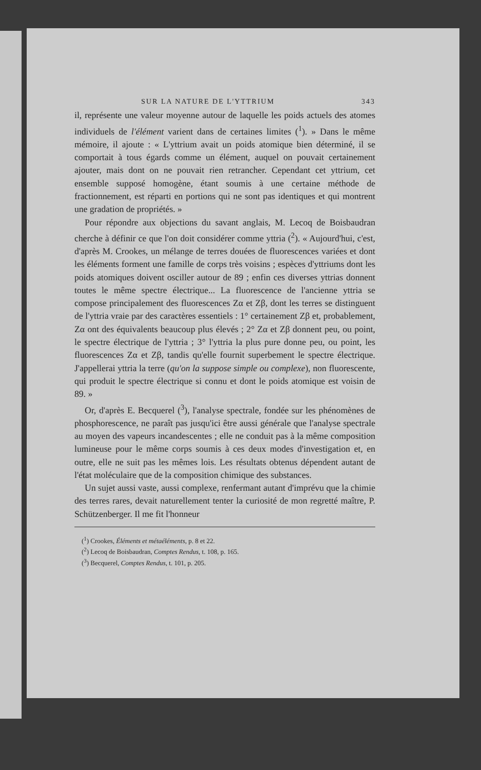SUR LA NATURE DE L'YTTRIUM 343
il, représente une valeur moyenne autour de laquelle les poids actuels des atomes individuels de l'élément varient dans de certaines limites (<sup>1</sup>). » Dans le même mémoire, il ajoute : « L'yttrium avait un poids atomique bien déterminé, il se comportait à tous égards comme un élément, auquel on pouvait certainement ajouter, mais dont on ne pouvait rien retrancher. Cependant cet yttrium, cet ensemble supposé homogène, étant soumis à une certaine méthode de fractionnement, est réparti en portions qui ne sont pas identiques et qui montrent une gradation de propriétés. »
Pour répondre aux objections du savant anglais, M. Lecoq de Boisbaudran cherche à définir ce que l'on doit considérer comme yttria (<sup>2</sup>). « Aujourd'hui, c'est, d'après M. Crookes, un mélange de terres douées de fluorescences variées et dont les éléments forment une famille de corps très voisins ; espèces d'yttriums dont les poids atomiques doivent osciller autour de 89 ; enfin ces diverses yttrias donnent toutes le même spectre électrique... La fluorescence de l'ancienne yttria se compose principalement des fluorescences Zα et Zβ, dont les terres se distinguent de l'yttria vraie par des caractères essentiels : 1° certainement Zβ et, probablement, Zα ont des équivalents beaucoup plus élevés ; 2° Zα et Zβ donnent peu, ou point, le spectre électrique de l'yttria ; 3° l'yttria la plus pure donne peu, ou point, les fluorescences Zα et Zβ, tandis qu'elle fournit superbement le spectre électrique. J'appellerai yttria la terre (qu'on la suppose simple ou complexe), non fluorescente, qui produit le spectre électrique si connu et dont le poids atomique est voisin de 89. »
Or, d'après E. Becquerel (<sup>3</sup>), l'analyse spectrale, fondée sur les phénomènes de phosphorescence, ne paraît pas jusqu'ici être aussi générale que l'analyse spectrale au moyen des vapeurs incandescentes ; elle ne conduit pas à la même composition lumineuse pour le même corps soumis à ces deux modes d'investigation et, en outre, elle ne suit pas les mêmes lois. Les résultats obtenus dépendent autant de l'état moléculaire que de la composition chimique des substances.
Un sujet aussi vaste, aussi complexe, renfermant autant d'imprévu que la chimie des terres rares, devait naturellement tenter la curiosité de mon regretté maître, P. Schützenberger. Il me fit l'honneur
(<sup>1</sup>) Crookes, Éléments et métaéléments, p. 8 et 22.
(<sup>2</sup>) Lecoq de Boisbaudran, Comptes Rendus, t. 108, p. 165.
(<sup>3</sup>) Becquerel, Comptes Rendus, t. 101, p. 205.